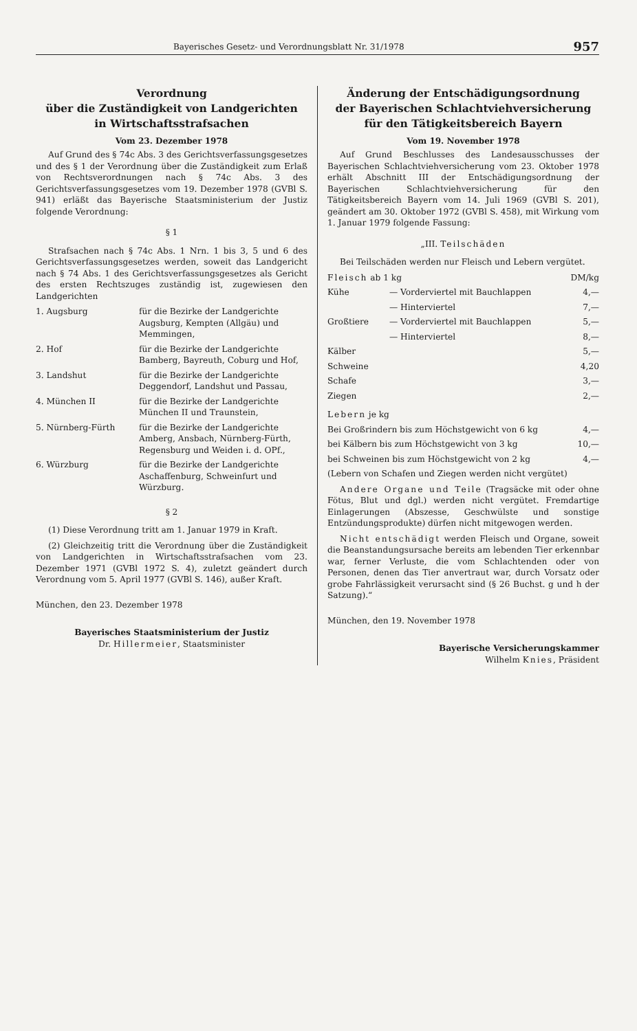Bayerisches Gesetz- und Verordnungsblatt Nr. 31/1978 957
Verordnung
über die Zuständigkeit von Landgerichten
in Wirtschaftsstrafsachen
Vom 23. Dezember 1978
Auf Grund des § 74c Abs. 3 des Gerichtsverfassungsgesetzes und des § 1 der Verordnung über die Zuständigkeit zum Erlaß von Rechtsverordnungen nach § 74c Abs. 3 des Gerichtsverfassungsgesetzes vom 19. Dezember 1978 (GVBl S. 941) erläßt das Bayerische Staatsministerium der Justiz folgende Verordnung:
§ 1
Strafsachen nach § 74c Abs. 1 Nrn. 1 bis 3, 5 und 6 des Gerichtsverfassungsgesetzes werden, soweit das Landgericht nach § 74 Abs. 1 des Gerichtsverfassungsgesetzes als Gericht des ersten Rechtszuges zuständig ist, zugewiesen den Landgerichten
| 1. Augsburg | für die Bezirke der Landgerichte Augsburg, Kempten (Allgäu) und Memmingen, |
| 2. Hof | für die Bezirke der Landgerichte Bamberg, Bayreuth, Coburg und Hof, |
| 3. Landshut | für die Bezirke der Landgerichte Deggendorf, Landshut und Passau, |
| 4. München II | für die Bezirke der Landgerichte München II und Traunstein, |
| 5. Nürnberg-Fürth | für die Bezirke der Landgerichte Amberg, Ansbach, Nürnberg-Fürth, Regensburg und Weiden i. d. OPf., |
| 6. Würzburg | für die Bezirke der Landgerichte Aschaffenburg, Schweinfurt und Würzburg. |
§ 2
(1) Diese Verordnung tritt am 1. Januar 1979 in Kraft.
(2) Gleichzeitig tritt die Verordnung über die Zuständigkeit von Landgerichten in Wirtschaftsstrafsachen vom 23. Dezember 1971 (GVBl 1972 S. 4), zuletzt geändert durch Verordnung vom 5. April 1977 (GVBl S. 146), außer Kraft.
München, den 23. Dezember 1978
Bayerisches Staatsministerium der Justiz
Dr. Hillermeier, Staatsminister
Änderung der Entschädigungsordnung
der Bayerischen Schlachtviehversicherung
für den Tätigkeitsbereich Bayern
Vom 19. November 1978
Auf Grund Beschlusses des Landesausschusses der Bayerischen Schlachtviehversicherung vom 23. Oktober 1978 erhält Abschnitt III der Entschädigungsordnung der Bayerischen Schlachtviehversicherung für den Tätigkeitsbereich Bayern vom 14. Juli 1969 (GVBl S. 201), geändert am 30. Oktober 1972 (GVBl S. 458), mit Wirkung vom 1. Januar 1979 folgende Fassung:
„III. Teilschäden
Bei Teilschäden werden nur Fleisch und Lebern vergütet.
| Fleisch ab 1 kg | | DM/kg |
| Kühe | — Vorderviertel mit Bauchlappen | 4,— |
| | — Hinterviertel | 7,— |
| Großtiere | — Vorderviertel mit Bauchlappen | 5,— |
| | — Hinterviertel | 8,— |
| Kälber | | 5,— |
| Schweine | | 4,20 |
| Schafe | | 3,— |
| Ziegen | | 2,— |
| Lebern je kg | | |
| Bei Großrindern bis zum Höchstgewicht von 6 kg | | 4,— |
| bei Kälbern bis zum Höchstgewicht von 3 kg | | 10,— |
| bei Schweinen bis zum Höchstgewicht von 2 kg | | 4,— |
(Lebern von Schafen und Ziegen werden nicht vergütet)
Andere Organe und Teile (Tragsäcke mit oder ohne Fötus, Blut und dgl.) werden nicht vergütet. Fremdartige Einlagerungen (Abszesse, Geschwülste und sonstige Entzündungsprodukte) dürfen nicht mitgewogen werden.
Nicht entschädigt werden Fleisch und Organe, soweit die Beanstandungsursache bereits am lebenden Tier erkennbar war, ferner Verluste, die vom Schlachtenden oder von Personen, denen das Tier anvertraut war, durch Vorsatz oder grobe Fahrlässigkeit verursacht sind (§ 26 Buchst. g und h der Satzung).“
München, den 19. November 1978
Bayerische Versicherungskammer
Wilhelm Knies, Präsident